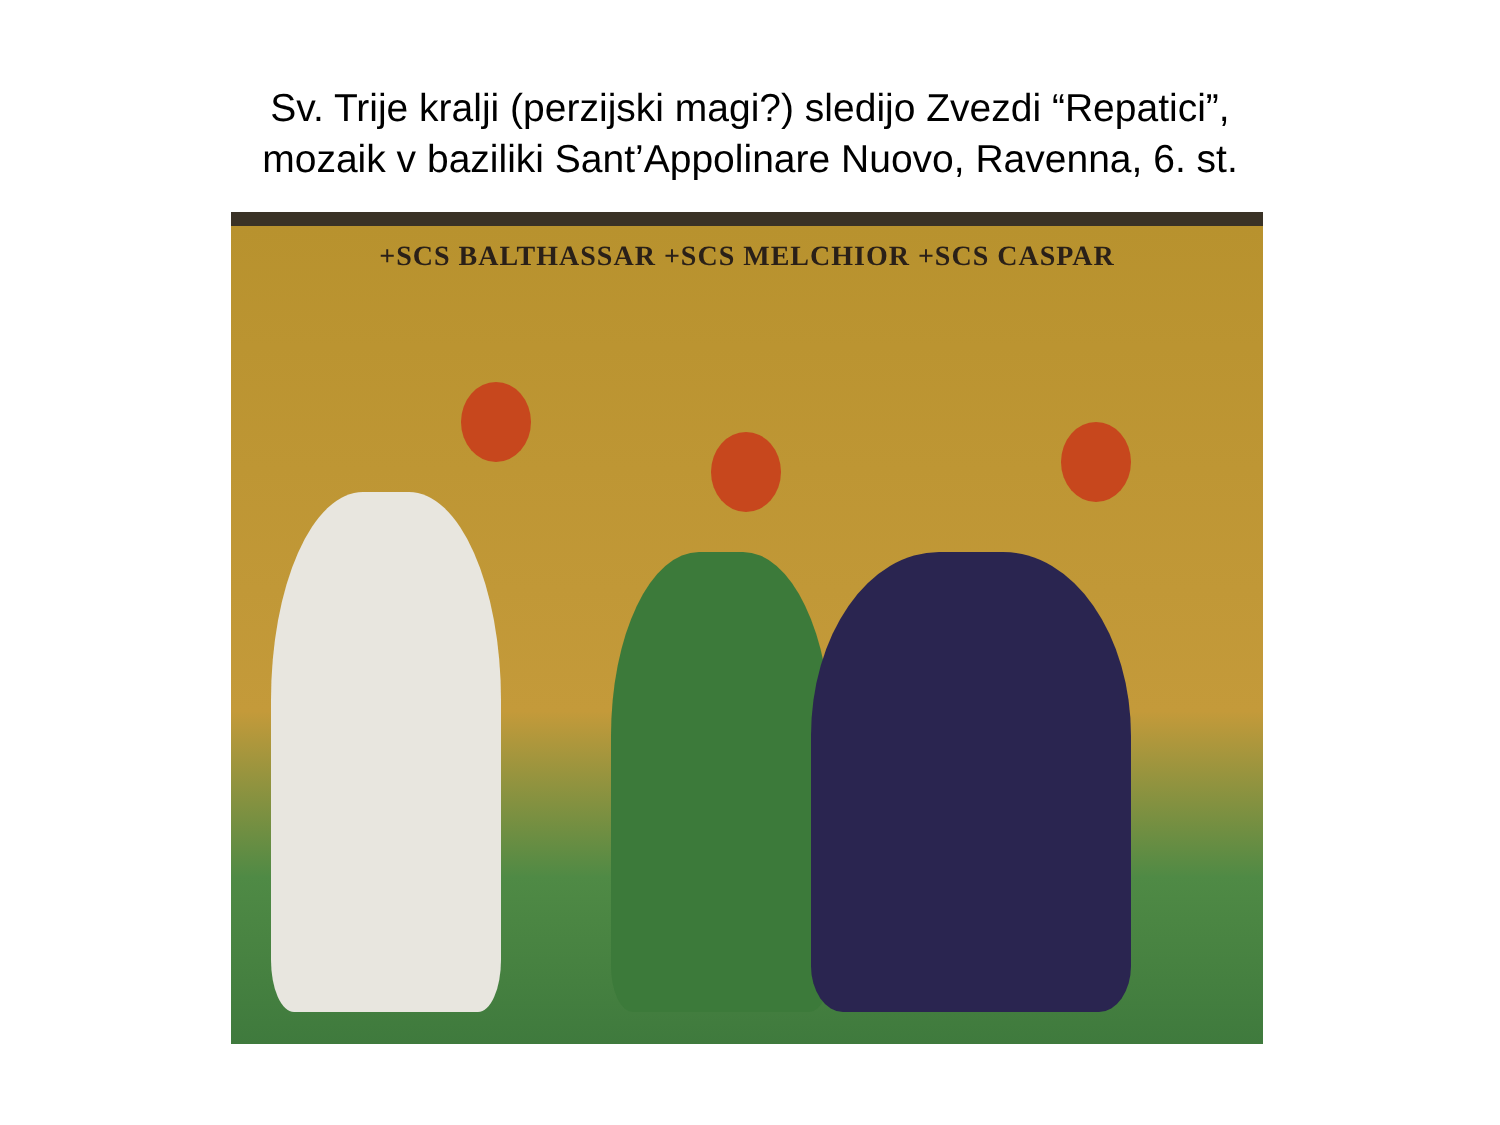Sv. Trije kralji (perzijski magi?) sledijo Zvezdi “Repatici”,
mozaik v baziliki Sant’Appolinare Nuovo, Ravenna, 6. st.
+SCS BALTHASSAR +SCS MELCHIOR +SCS CASPAR